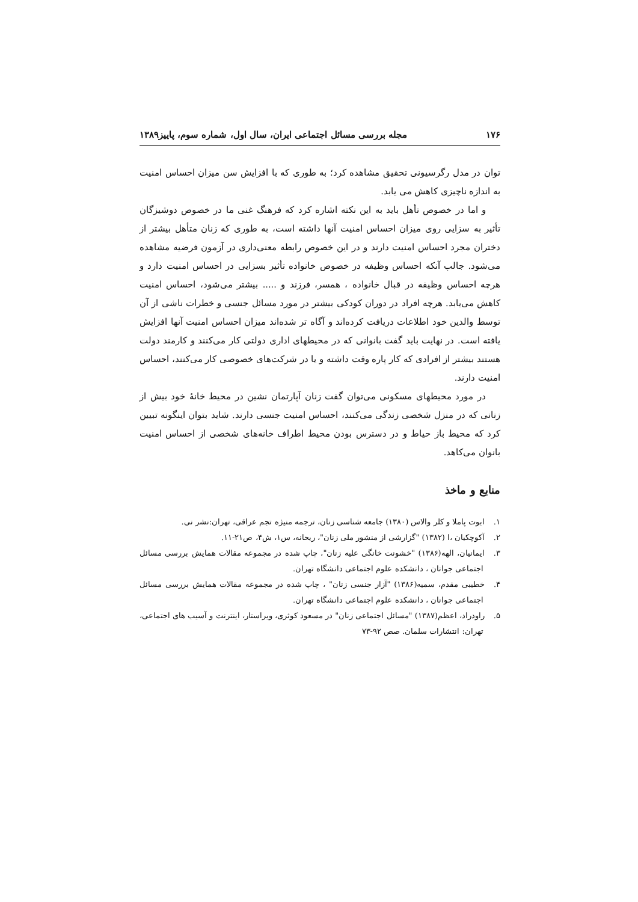۱۷۶ مجله بررسی مسائل اجتماعی ایران، سال اول، شماره سوم، پاییز۱۳۸۹
توان در مدل رگرسیونی تحقیق مشاهده کرد؛ به طوری که با افزایش سن میزان احساس امنیت به اندازه ناچیزی کاهش می یابد.
و اما در خصوص تأهل باید به این نکته اشاره کرد که فرهنگ غنی ما در خصوص دوشیزگان تأثیر به سزایی روی میزان احساس امنیت آنها داشته است، به طوری که زنان متأهل بیشتر از دختران مجرد احساس امنیت دارند و در این خصوص رابطه معنی‌داری در آزمون فرضیه مشاهده می‌شود. جالب آنکه احساس وظیفه در خصوص خانواده تأثیر بسزایی در احساس امنیت دارد و هرچه احساس وظیفه در قبال خانواده ، همسر، فرزند و ..... بیشتر می‌شود، احساس امنیت کاهش می‌یابد. هرچه افراد در دوران کودکی بیشتر در مورد مسائل جنسی و خطرات ناشی از آن توسط والدین خود اطلاعات دریافت کرده‌اند و آگاه تر شده‌اند میزان احساس امنیت آنها افزایش یافته است. در نهایت باید گفت بانوانی که در محیطهای اداری دولتی کار می‌کنند و کارمند دولت هستند بیشتر از افرادی که کار پاره وقت داشته و یا در شرکت‌های خصوصی کار می‌کنند، احساس امنیت دارند.
در مورد محیطهای مسکونی می‌توان گفت زنان آپارتمان نشین در محیط خانهٔ خود بیش از زنانی که در منزل شخصی زندگی می‌کنند، احساس امنیت جنسی دارند. شاید بتوان اینگونه تبیین کرد که محیط باز حیاط و در دسترس بودن محیط اطراف خانه‌های شخصی از احساس امنیت بانوان می‌کاهد.
منابع و ماخذ
۱. ابوت پاملا و کلر والاس (۱۳۸۰) جامعه شناسی زنان، ترجمه منیژه تجم عراقی، تهران:نشر نی.
۲. آکوچکیان ،ا (۱۳۸۲) "گزارشی از منشور ملی زنان"، ریحانه، س۱، ش۴، ص۲۱-۱۱.
۳. ایمانیان، الهه(۱۳۸۶) "خشونت خانگی علیه زنان"، چاپ شده در مجموعه مقالات همایش بررسی مسائل اجتماعی جوانان ، دانشکده علوم اجتماعی دانشگاه تهران.
۴. خطیبی مقدم، سمیه(۱۳۸۶) "آزار جنسی زنان" ، چاپ شده در مجموعه مقالات همایش بررسی مسائل اجتماعی جوانان ، دانشکده علوم اجتماعی دانشگاه تهران.
۵. راودراد، اعظم(۱۳۸۷) "مسائل اجتماعی زنان" در مسعود کوثری، ویراستار، اینترنت و آسیب های اجتماعی، تهران: انتشارات سلمان. صص ۹۲-۷۳